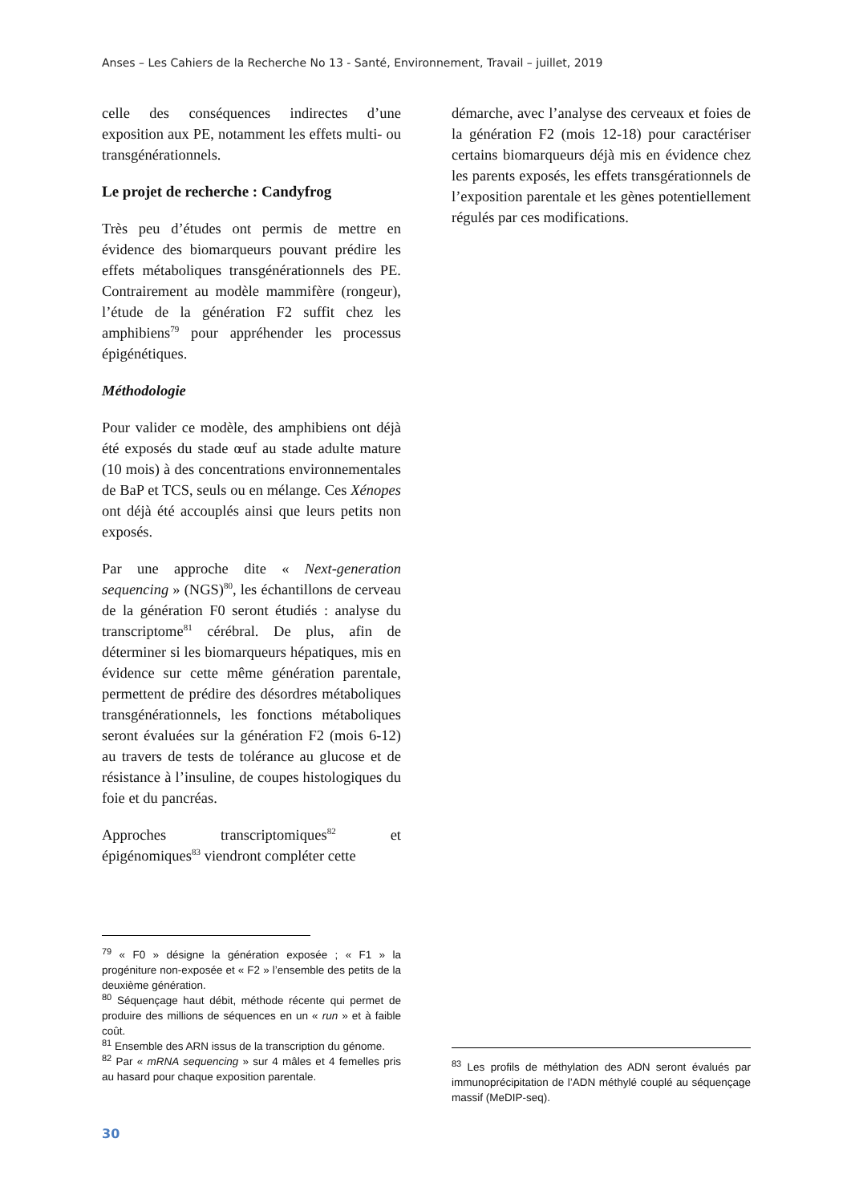Anses – Les Cahiers de la Recherche No 13 - Santé, Environnement, Travail – juillet, 2019
celle des conséquences indirectes d’une exposition aux PE, notamment les effets multi- ou transgénérationnels.
Le projet de recherche : Candyfrog
Très peu d’études ont permis de mettre en évidence des biomarqueurs pouvant prédire les effets métaboliques transgénérationnels des PE. Contrairement au modèle mammifère (rongeur), l’étude de la génération F2 suffit chez les amphibiens<sup>79</sup> pour appréhender les processus épigénétiques.
Méthodologie
Pour valider ce modèle, des amphibiens ont déjà été exposés du stade œuf au stade adulte mature (10 mois) à des concentrations environnementales de BaP et TCS, seuls ou en mélange. Ces Xénopes ont déjà été accouplés ainsi que leurs petits non exposés.
Par une approche dite « Next-generation sequencing » (NGS)<sup>80</sup>, les échantillons de cerveau de la génération F0 seront étudiés : analyse du transcriptome<sup>81</sup> cérébral. De plus, afin de déterminer si les biomarqueurs hépatiques, mis en évidence sur cette même génération parentale, permettent de prédire des désordres métaboliques transgénérationnels, les fonctions métaboliques seront évaluées sur la génération F2 (mois 6-12) au travers de tests de tolérance au glucose et de résistance à l’insuline, de coupes histologiques du foie et du pancréas.
Approches transcriptomiques<sup>82</sup> et épigénomiques<sup>83</sup> viendront compléter cette
démarche, avec l’analyse des cerveaux et foies de la génération F2 (mois 12-18) pour caractériser certains biomarqueurs déjà mis en évidence chez les parents exposés, les effets transgérationnels de l’exposition parentale et les gènes potentiellement régulés par ces modifications.
<sup>79</sup> « F0 » désigne la génération exposée ; « F1 » la progéniture non-exposée et « F2 » l’ensemble des petits de la deuxième génération.
<sup>80</sup> Séquençage haut débit, méthode récente qui permet de produire des millions de séquences en un « run » et à faible coût.
<sup>81</sup> Ensemble des ARN issus de la transcription du génome.
<sup>82</sup> Par « mRNA sequencing » sur 4 mâles et 4 femelles pris au hasard pour chaque exposition parentale.
<sup>83</sup> Les profils de méthylation des ADN seront évalués par immunoprécipitation de l’ADN méthylé couplé au séquençage massif (MeDIP-seq).
30